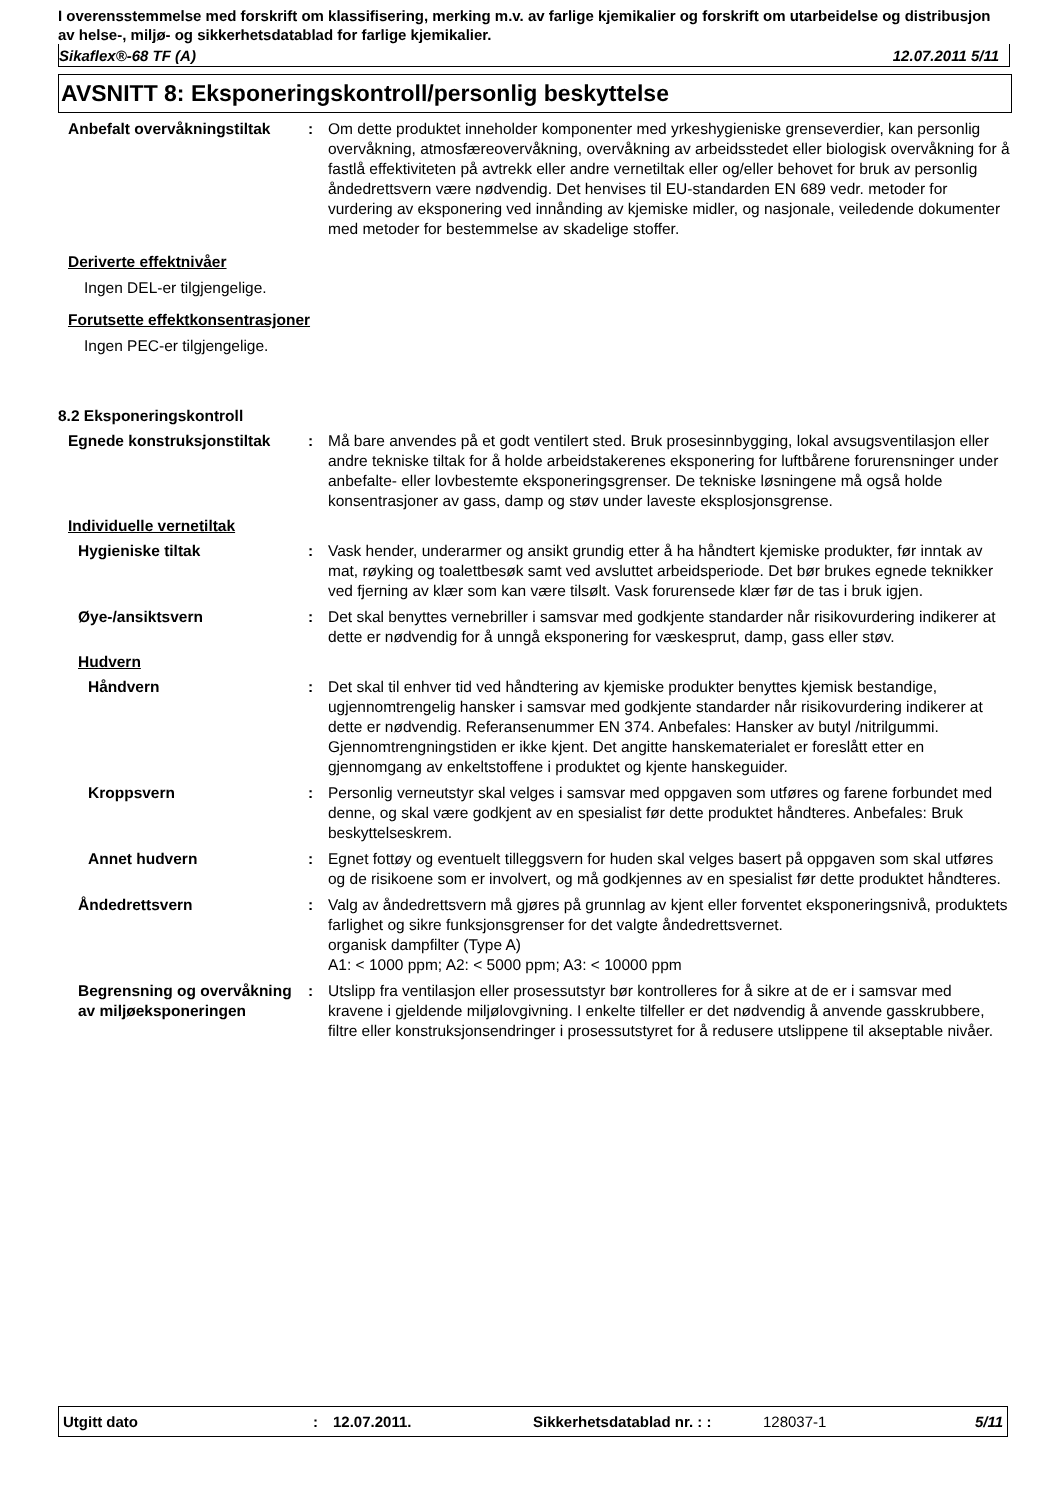I overensstemmelse med forskrift om klassifisering, merking m.v. av farlige kjemikalier og forskrift om utarbeidelse og distribusjon av helse-, miljø- og sikkerhetsdatablad for farlige kjemikalier.
Sikaflex®-68 TF (A) 12.07.2011 5/11
AVSNITT 8: Eksponeringskontroll/personlig beskyttelse
Anbefalt overvåkningstiltak
: Om dette produktet inneholder komponenter med yrkeshygieniske grenseverdier, kan personlig overvåkning, atmosfæreovervåkning, overvåkning av arbeidsstedet eller biologisk overvåkning for å fastlå effektiviteten på avtrekk eller andre vernetiltak eller og/eller behovet for bruk av personlig åndedrettsvern være nødvendig. Det henvises til EU-standarden EN 689 vedr. metoder for vurdering av eksponering ved innånding av kjemiske midler, og nasjonale, veiledende dokumenter med metoder for bestemmelse av skadelige stoffer.
Deriverte effektnivåer
Ingen DEL-er tilgjengelige.
Forutsette effektkonsentrasjoner
Ingen PEC-er tilgjengelige.
8.2 Eksponeringskontroll
Egnede konstruksjonstiltak : Må bare anvendes på et godt ventilert sted. Bruk prosesinnbygging, lokal avsugsventilasjon eller andre tekniske tiltak for å holde arbeidstakerenes eksponering for luftbårene forurensninger under anbefalte- eller lovbestemte eksponeringsgrenser. De tekniske løsningene må også holde konsentrasjoner av gass, damp og støv under laveste eksplosjonsgrense.
Individuelle vernetiltak
Hygieniske tiltak : Vask hender, underarmer og ansikt grundig etter å ha håndtert kjemiske produkter, før inntak av mat, røyking og toalettbesøk samt ved avsluttet arbeidsperiode. Det bør brukes egnede teknikker ved fjerning av klær som kan være tilsølt. Vask forurensede klær før de tas i bruk igjen.
Øye-/ansiktsvern : Det skal benyttes vernebriller i samsvar med godkjente standarder når risikovurdering indikerer at dette er nødvendig for å unngå eksponering for væskesprut, damp, gass eller støv.
Hudvern
Håndvern : Det skal til enhver tid ved håndtering av kjemiske produkter benyttes kjemisk bestandige, ugjennomtrengelig hansker i samsvar med godkjente standarder når risikovurdering indikerer at dette er nødvendig. Referansenummer EN 374. Anbefales: Hansker av butyl /nitrilgummi. Gjennomtrengningstiden er ikke kjent. Det angitte hanskematerialet er foreslått etter en gjennomgang av enkeltstoffene i produktet og kjente hanskeguider.
Kroppsvern : Personlig verneutstyr skal velges i samsvar med oppgaven som utføres og farene forbundet med denne, og skal være godkjent av en spesialist før dette produktet håndteres. Anbefales: Bruk beskyttelseskrem.
Annet hudvern : Egnet fottøy og eventuelt tilleggsvern for huden skal velges basert på oppgaven som skal utføres og de risikoene som er involvert, og må godkjennes av en spesialist før dette produktet håndteres.
Åndedrettsvern : Valg av åndedrettsvern må gjøres på grunnlag av kjent eller forventet eksponeringsnivå, produktets farlighet og sikre funksjonsgrenser for det valgte åndedrettsvernet.
organisk dampfilter (Type A)
A1: < 1000 ppm; A2: < 5000 ppm; A3: < 10000 ppm
Begrensning og overvåkning av miljøeksponeringen
: Utslipp fra ventilasjon eller prosessutstyr bør kontrolleres for å sikre at de er i samsvar med kravene i gjeldende miljølovgivning. I enkelte tilfeller er det nødvendig å anvende gasskrubbere, filtre eller konstruksjonsendringer i prosessutstyret for å redusere utslippene til akseptable nivåer.
Utgitt dato: 12.07.2011. Sikkerhetsdatablad nr. : : 128037-1 5/11